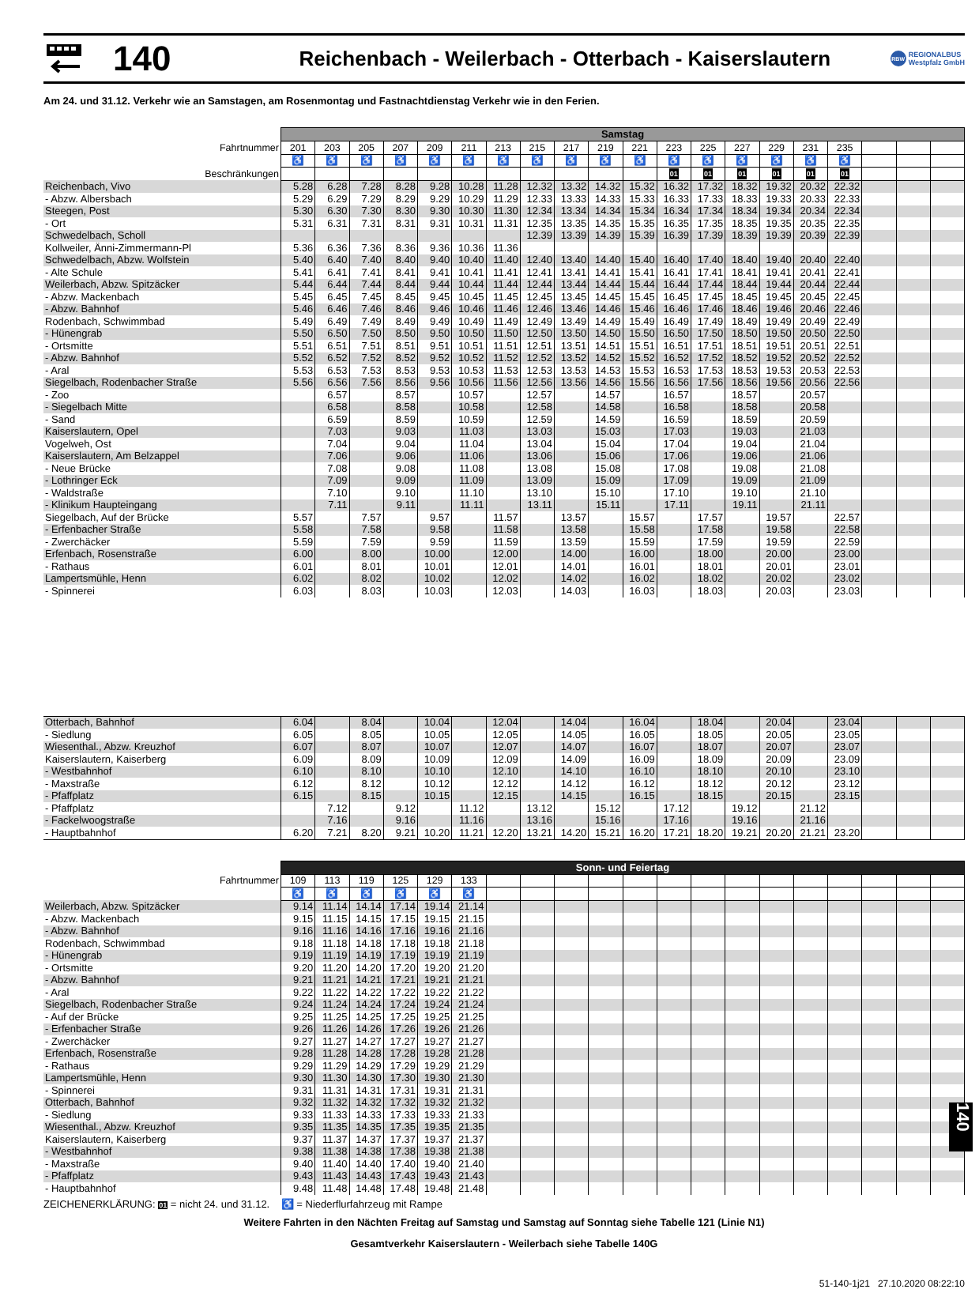140
Reichenbach - Weilerbach - Otterbach - Kaiserslautern
RBW REGIONALBUS
Westpfalz GmbH
Am 24. und 31.12. Verkehr wie an Samstagen, am Rosenmontag und Fastnachtdienstag Verkehr wie in den Ferien.
| | Samstag | | | | | | | | | | | | | | | | | | | |
| Fahrtnummer | 201 | 203 | 205 | 207 | 209 | 211 | 213 | 215 | 217 | 219 | 221 | 223 | 225 | 227 | 229 | 231 | 235 | | | |
| | ♿ | ♿ | ♿ | ♿ | ♿ | ♿ | ♿ | ♿ | ♿ | ♿ | ♿ | ♿ | ♿ | ♿ | ♿ | ♿ | ♿ | | | |
| Beschränkungen | | | | | | | | | | | | 01 | 01 | 01 | 01 | 01 | 01 | | | |
| Reichenbach, Vivo | 5.28 | 6.28 | 7.28 | 8.28 | 9.28 | 10.28 | 11.28 | 12.32 | 13.32 | 14.32 | 15.32 | 16.32 | 17.32 | 18.32 | 19.32 | 20.32 | 22.32 | | | |
| - Abzw. Albersbach | 5.29 | 6.29 | 7.29 | 8.29 | 9.29 | 10.29 | 11.29 | 12.33 | 13.33 | 14.33 | 15.33 | 16.33 | 17.33 | 18.33 | 19.33 | 20.33 | 22.33 | | | |
| Steegen, Post | 5.30 | 6.30 | 7.30 | 8.30 | 9.30 | 10.30 | 11.30 | 12.34 | 13.34 | 14.34 | 15.34 | 16.34 | 17.34 | 18.34 | 19.34 | 20.34 | 22.34 | | | |
| - Ort | 5.31 | 6.31 | 7.31 | 8.31 | 9.31 | 10.31 | 11.31 | 12.35 | 13.35 | 14.35 | 15.35 | 16.35 | 17.35 | 18.35 | 19.35 | 20.35 | 22.35 | | | |
| Schwedelbach, Scholl | | | | | | | | 12.39 | 13.39 | 14.39 | 15.39 | 16.39 | 17.39 | 18.39 | 19.39 | 20.39 | 22.39 | | | |
| Kollweiler, Änni-Zimmermann-Pl | 5.36 | 6.36 | 7.36 | 8.36 | 9.36 | 10.36 | 11.36 | | | | | | | | | | | | | |
| Schwedelbach, Abzw. Wolfstein | 5.40 | 6.40 | 7.40 | 8.40 | 9.40 | 10.40 | 11.40 | 12.40 | 13.40 | 14.40 | 15.40 | 16.40 | 17.40 | 18.40 | 19.40 | 20.40 | 22.40 | | | |
| - Alte Schule | 5.41 | 6.41 | 7.41 | 8.41 | 9.41 | 10.41 | 11.41 | 12.41 | 13.41 | 14.41 | 15.41 | 16.41 | 17.41 | 18.41 | 19.41 | 20.41 | 22.41 | | | |
| Weilerbach, Abzw. Spitzäcker | 5.44 | 6.44 | 7.44 | 8.44 | 9.44 | 10.44 | 11.44 | 12.44 | 13.44 | 14.44 | 15.44 | 16.44 | 17.44 | 18.44 | 19.44 | 20.44 | 22.44 | | | |
| - Abzw. Mackenbach | 5.45 | 6.45 | 7.45 | 8.45 | 9.45 | 10.45 | 11.45 | 12.45 | 13.45 | 14.45 | 15.45 | 16.45 | 17.45 | 18.45 | 19.45 | 20.45 | 22.45 | | | |
| - Abzw. Bahnhof | 5.46 | 6.46 | 7.46 | 8.46 | 9.46 | 10.46 | 11.46 | 12.46 | 13.46 | 14.46 | 15.46 | 16.46 | 17.46 | 18.46 | 19.46 | 20.46 | 22.46 | | | |
| Rodenbach, Schwimmbad | 5.49 | 6.49 | 7.49 | 8.49 | 9.49 | 10.49 | 11.49 | 12.49 | 13.49 | 14.49 | 15.49 | 16.49 | 17.49 | 18.49 | 19.49 | 20.49 | 22.49 | | | |
| - Hünengrab | 5.50 | 6.50 | 7.50 | 8.50 | 9.50 | 10.50 | 11.50 | 12.50 | 13.50 | 14.50 | 15.50 | 16.50 | 17.50 | 18.50 | 19.50 | 20.50 | 22.50 | | | |
| - Ortsmitte | 5.51 | 6.51 | 7.51 | 8.51 | 9.51 | 10.51 | 11.51 | 12.51 | 13.51 | 14.51 | 15.51 | 16.51 | 17.51 | 18.51 | 19.51 | 20.51 | 22.51 | | | |
| - Abzw. Bahnhof | 5.52 | 6.52 | 7.52 | 8.52 | 9.52 | 10.52 | 11.52 | 12.52 | 13.52 | 14.52 | 15.52 | 16.52 | 17.52 | 18.52 | 19.52 | 20.52 | 22.52 | | | |
| - Aral | 5.53 | 6.53 | 7.53 | 8.53 | 9.53 | 10.53 | 11.53 | 12.53 | 13.53 | 14.53 | 15.53 | 16.53 | 17.53 | 18.53 | 19.53 | 20.53 | 22.53 | | | |
| Siegelbach, Rodenbacher Straße | 5.56 | 6.56 | 7.56 | 8.56 | 9.56 | 10.56 | 11.56 | 12.56 | 13.56 | 14.56 | 15.56 | 16.56 | 17.56 | 18.56 | 19.56 | 20.56 | 22.56 | | | |
| - Zoo | | 6.57 | | 8.57 | | 10.57 | | 12.57 | | 14.57 | | 16.57 | | 18.57 | | 20.57 | | | | |
| - Siegelbach Mitte | | 6.58 | | 8.58 | | 10.58 | | 12.58 | | 14.58 | | 16.58 | | 18.58 | | 20.58 | | | | |
| - Sand | | 6.59 | | 8.59 | | 10.59 | | 12.59 | | 14.59 | | 16.59 | | 18.59 | | 20.59 | | | | |
| Kaiserslautern, Opel | | 7.03 | | 9.03 | | 11.03 | | 13.03 | | 15.03 | | 17.03 | | 19.03 | | 21.03 | | | | |
| Vogelweh, Ost | | 7.04 | | 9.04 | | 11.04 | | 13.04 | | 15.04 | | 17.04 | | 19.04 | | 21.04 | | | | |
| Kaiserslautern, Am Belzappel | | 7.06 | | 9.06 | | 11.06 | | 13.06 | | 15.06 | | 17.06 | | 19.06 | | 21.06 | | | | |
| - Neue Brücke | | 7.08 | | 9.08 | | 11.08 | | 13.08 | | 15.08 | | 17.08 | | 19.08 | | 21.08 | | | | |
| - Lothringer Eck | | 7.09 | | 9.09 | | 11.09 | | 13.09 | | 15.09 | | 17.09 | | 19.09 | | 21.09 | | | | |
| - Waldstraße | | 7.10 | | 9.10 | | 11.10 | | 13.10 | | 15.10 | | 17.10 | | 19.10 | | 21.10 | | | | |
| - Klinikum Haupteingang | | 7.11 | | 9.11 | | 11.11 | | 13.11 | | 15.11 | | 17.11 | | 19.11 | | 21.11 | | | | |
| Siegelbach, Auf der Brücke | 5.57 | | 7.57 | | 9.57 | | 11.57 | | 13.57 | | 15.57 | | 17.57 | | 19.57 | | 22.57 | | | |
| - Erfenbacher Straße | 5.58 | | 7.58 | | 9.58 | | 11.58 | | 13.58 | | 15.58 | | 17.58 | | 19.58 | | 22.58 | | | |
| - Zwerchäcker | 5.59 | | 7.59 | | 9.59 | | 11.59 | | 13.59 | | 15.59 | | 17.59 | | 19.59 | | 22.59 | | | |
| Erfenbach, Rosenstraße | 6.00 | | 8.00 | | 10.00 | | 12.00 | | 14.00 | | 16.00 | | 18.00 | | 20.00 | | 23.00 | | | |
| - Rathaus | 6.01 | | 8.01 | | 10.01 | | 12.01 | | 14.01 | | 16.01 | | 18.01 | | 20.01 | | 23.01 | | | |
| Lampertsmühle, Henn | 6.02 | | 8.02 | | 10.02 | | 12.02 | | 14.02 | | 16.02 | | 18.02 | | 20.02 | | 23.02 | | | |
| - Spinnerei | 6.03 | | 8.03 | | 10.03 | | 12.03 | | 14.03 | | 16.03 | | 18.03 | | 20.03 | | 23.03 | | | |
| Otterbach, Bahnhof | 6.04 | | 8.04 | | 10.04 | | 12.04 | | 14.04 | | 16.04 | | 18.04 | | 20.04 | | 23.04 | | | |
| - Siedlung | 6.05 | | 8.05 | | 10.05 | | 12.05 | | 14.05 | | 16.05 | | 18.05 | | 20.05 | | 23.05 | | | |
| Wiesenthal., Abzw. Kreuzhof | 6.07 | | 8.07 | | 10.07 | | 12.07 | | 14.07 | | 16.07 | | 18.07 | | 20.07 | | 23.07 | | | |
| Kaiserslautern, Kaiserberg | 6.09 | | 8.09 | | 10.09 | | 12.09 | | 14.09 | | 16.09 | | 18.09 | | 20.09 | | 23.09 | | | |
| - Westbahnhof | 6.10 | | 8.10 | | 10.10 | | 12.10 | | 14.10 | | 16.10 | | 18.10 | | 20.10 | | 23.10 | | | |
| - Maxstraße | 6.12 | | 8.12 | | 10.12 | | 12.12 | | 14.12 | | 16.12 | | 18.12 | | 20.12 | | 23.12 | | | |
| - Pfaffplatz | 6.15 | | 8.15 | | 10.15 | | 12.15 | | 14.15 | | 16.15 | | 18.15 | | 20.15 | | 23.15 | | | |
| - Pfaffplatz | | 7.12 | | 9.12 | | 11.12 | | 13.12 | | 15.12 | | 17.12 | | 19.12 | | 21.12 | | | | |
| - Fackelwoogstraße | | 7.16 | | 9.16 | | 11.16 | | 13.16 | | 15.16 | | 17.16 | | 19.16 | | 21.16 | | | | |
| - Hauptbahnhof | 6.20 | 7.21 | 8.20 | 9.21 | 10.20 | 11.21 | 12.20 | 13.21 | 14.20 | 15.21 | 16.20 | 17.21 | 18.20 | 19.21 | 20.20 | 21.21 | 23.20 | | | |
| | Sonn- und Feiertag | | | | | | | | | | | | | | | | | | | |
| Fahrtnummer | 109 | 113 | 119 | 125 | 129 | 133 | | | | | | | | | | | | | | |
| | ♿ | ♿ | ♿ | ♿ | ♿ | ♿ | | | | | | | | | | | | | | |
| Weilerbach, Abzw. Spitzäcker | 9.14 | 11.14 | 14.14 | 17.14 | 19.14 | 21.14 | | | | | | | | | | | | | | |
| - Abzw. Mackenbach | 9.15 | 11.15 | 14.15 | 17.15 | 19.15 | 21.15 | | | | | | | | | | | | | | |
| - Abzw. Bahnhof | 9.16 | 11.16 | 14.16 | 17.16 | 19.16 | 21.16 | | | | | | | | | | | | | | |
| Rodenbach, Schwimmbad | 9.18 | 11.18 | 14.18 | 17.18 | 19.18 | 21.18 | | | | | | | | | | | | | | |
| - Hünengrab | 9.19 | 11.19 | 14.19 | 17.19 | 19.19 | 21.19 | | | | | | | | | | | | | | |
| - Ortsmitte | 9.20 | 11.20 | 14.20 | 17.20 | 19.20 | 21.20 | | | | | | | | | | | | | | |
| - Abzw. Bahnhof | 9.21 | 11.21 | 14.21 | 17.21 | 19.21 | 21.21 | | | | | | | | | | | | | | |
| - Aral | 9.22 | 11.22 | 14.22 | 17.22 | 19.22 | 21.22 | | | | | | | | | | | | | | |
| Siegelbach, Rodenbacher Straße | 9.24 | 11.24 | 14.24 | 17.24 | 19.24 | 21.24 | | | | | | | | | | | | | | |
| - Auf der Brücke | 9.25 | 11.25 | 14.25 | 17.25 | 19.25 | 21.25 | | | | | | | | | | | | | | |
| - Erfenbacher Straße | 9.26 | 11.26 | 14.26 | 17.26 | 19.26 | 21.26 | | | | | | | | | | | | | | |
| - Zwerchäcker | 9.27 | 11.27 | 14.27 | 17.27 | 19.27 | 21.27 | | | | | | | | | | | | | | |
| Erfenbach, Rosenstraße | 9.28 | 11.28 | 14.28 | 17.28 | 19.28 | 21.28 | | | | | | | | | | | | | | |
| - Rathaus | 9.29 | 11.29 | 14.29 | 17.29 | 19.29 | 21.29 | | | | | | | | | | | | | | |
| Lampertsmühle, Henn | 9.30 | 11.30 | 14.30 | 17.30 | 19.30 | 21.30 | | | | | | | | | | | | | | |
| - Spinnerei | 9.31 | 11.31 | 14.31 | 17.31 | 19.31 | 21.31 | | | | | | | | | | | | | | |
| Otterbach, Bahnhof | 9.32 | 11.32 | 14.32 | 17.32 | 19.32 | 21.32 | | | | | | | | | | | | | | |
| - Siedlung | 9.33 | 11.33 | 14.33 | 17.33 | 19.33 | 21.33 | | | | | | | | | | | | | | |
| Wiesenthal., Abzw. Kreuzhof | 9.35 | 11.35 | 14.35 | 17.35 | 19.35 | 21.35 | | | | | | | | | | | | | | |
| Kaiserslautern, Kaiserberg | 9.37 | 11.37 | 14.37 | 17.37 | 19.37 | 21.37 | | | | | | | | | | | | | | |
| - Westbahnhof | 9.38 | 11.38 | 14.38 | 17.38 | 19.38 | 21.38 | | | | | | | | | | | | | | |
| - Maxstraße | 9.40 | 11.40 | 14.40 | 17.40 | 19.40 | 21.40 | | | | | | | | | | | | | | |
| - Pfaffplatz | 9.43 | 11.43 | 14.43 | 17.43 | 19.43 | 21.43 | | | | | | | | | | | | | | |
| - Hauptbahnhof | 9.48 | 11.48 | 14.48 | 17.48 | 19.48 | 21.48 | | | | | | | | | | | | | | |
ZEICHENERKLÄRUNG: 01 = nicht 24. und 31.12. ♿ = Niederflurfahrzeug mit Rampe
Weitere Fahrten in den Nächten Freitag auf Samstag und Samstag auf Sonntag siehe Tabelle 121 (Linie N1)
Gesamtverkehr Kaiserslautern - Weilerbach siehe Tabelle 140G
51-140-1j21 27.10.2020 08:22:10
140